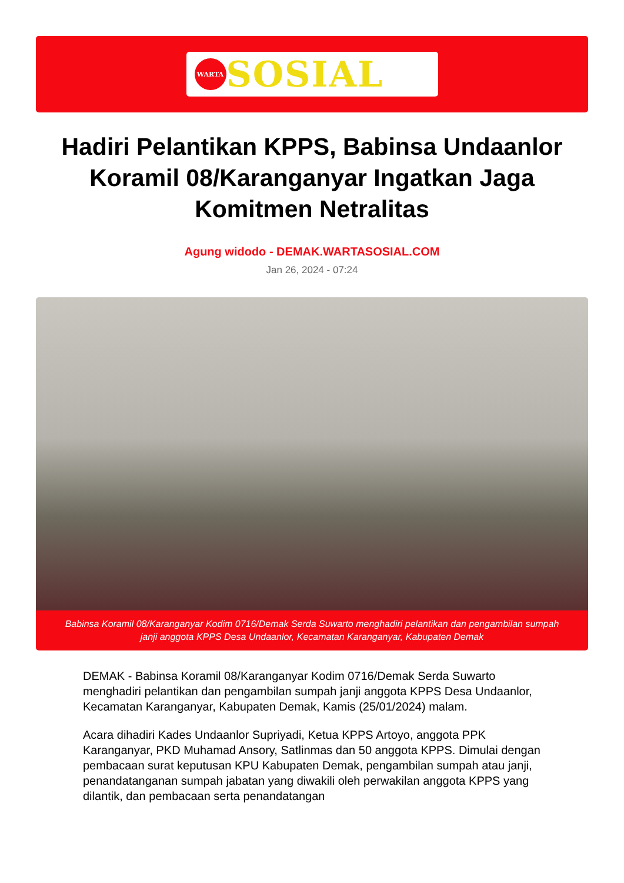WARTA
SOSIAL
Hadiri Pelantikan KPPS, Babinsa Undaanlor Koramil 08/Karanganyar Ingatkan Jaga Komitmen Netralitas
Agung widodo - DEMAK.WARTASOSIAL.COM
Jan 26, 2024 - 07:24
Babinsa Koramil 08/Karanganyar Kodim 0716/Demak Serda Suwarto menghadiri pelantikan dan pengambilan sumpah janji anggota KPPS Desa Undaanlor, Kecamatan Karanganyar, Kabupaten Demak
DEMAK - Babinsa Koramil 08/Karanganyar Kodim 0716/Demak Serda Suwarto menghadiri pelantikan dan pengambilan sumpah janji anggota KPPS Desa Undaanlor, Kecamatan Karanganyar, Kabupaten Demak, Kamis (25/01/2024) malam.
Acara dihadiri Kades Undaanlor Supriyadi, Ketua KPPS Artoyo, anggota PPK Karanganyar, PKD Muhamad Ansory, Satlinmas dan 50 anggota KPPS. Dimulai dengan pembacaan surat keputusan KPU Kabupaten Demak, pengambilan sumpah atau janji, penandatanganan sumpah jabatan yang diwakili oleh perwakilan anggota KPPS yang dilantik, dan pembacaan serta penandatangan